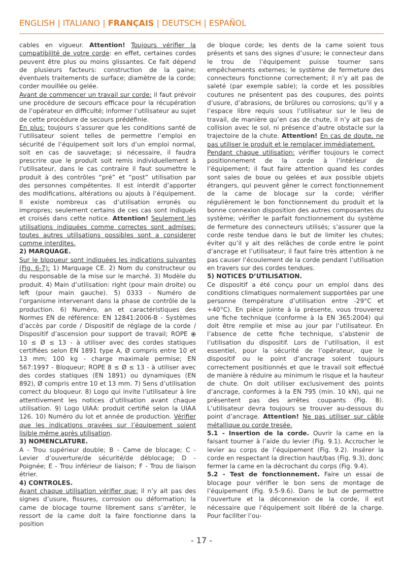ENGLISH | ITALIANO | FRANÇAIS | DEUTSCH | ESPAÑOL
cables en vigueur. Attention! Toujours vérifier la compatibilité de votre corde: en effet, certaines cordes peuvent être plus ou moins glissantes. Ce fait dépend de plusieurs facteurs: construction de la gaine; éventuels traitements de surface; diamètre de la corde; corder mouillée ou gelée.
Avant de commencer un travail sur corde: il faut prévoir une procédure de secours efficace pour la récupération de l’opérateur en difficulté; informer l’utilisateur au sujet de cette procédure de secours prédéfinie.
En plus: toujours s’assurer que les conditions santé de l’utilisateur soient telles de permettre l’emploi en sécurité de l’équipement soit lors d’un emploi normal, soit en cas de sauvetage; si nécessaire, il faudra prescrire que le produit soit remis individuellement à l’utilisateur, dans le cas contraire il faut soumettre le produit à des contrôles “pré” et “post” utilisation par des personnes compétentes. Il est interdit d’apporter des modifications, altérations ou ajouts à l’équipement. Il existe nombreux cas d’utilisation erronés ou impropres; seulement certains de ces cas sont indiqués et croisés dans cette notice. Attention! Seulement les utilisations indiquées comme correctes sont admises: toutes autres utilisations possibles sont a considerer comme interdites.
2) MARQUAGE.
Sur le bloqueur sont indiquées les indications suivantes (Fig. 6-7): 1) Marquage CE. 2) Nom du constructeur ou du responsable de la mise sur le marché. 3) Modèle du produit. 4) Main d’utilisation: right (pour main droite) ou left (pour main gauche). 5) 0333 - Numéro de l’organisme intervenant dans la phase de contrôle de la production. 6) Numéro, an et caractéristiques des Normes EN de référence: EN 12841:2006-B - Systèmes d’accès par corde / Dispositif de réglage de la corde / Dispositif d’ascension pour support de travail; ROPE ⦿ 10 ≤ Ø ≤ 13 - à utiliser avec des cordes statiques certifiées selon EN 1891 type A, Ø compris entre 10 et 13 mm; 100 kg - charge maximale permise; EN 567:1997 - Bloqueur; ROPE 8 ≤ Ø ≤ 13 - à utiliser avec des cordes statiques (EN 1891) ou dynamiques (EN 892), Ø compris entre 10 et 13 mm. 7) Sens d’utilisation correct du bloqueur. 8) Logo qui invite l’utilisateur à lire attentivement les notices d’utilisation avant chaque utilisation. 9) Logo UIAA: produit certifié selon la UIAA 126. 10) Numéro du lot et année de production. Vérifier que les indications gravées sur l’équipement soient lisible même après utilisation.
3) NOMENCLATURE.
A - Trou supérieur double; B - Came de blocage; C - Levier d’ouverture/de sécurité/de déblocage; D - Poignée; E - Trou inférieur de liaison; F - Trou de liaison étrier.
4) CONTROLES.
Avant chaque utilisation vérifier que: il n’y ait pas des signes d’usure, fissures, corrosion ou déformation; la came de blocage tourne librement sans s’arrêter, le ressort de la came doit la faire fonctionne dans la position
de bloque corde; les dents de la came soient tous présents et sans des signes d’usure; le connecteur dans le trou de l’équipement puisse tourner sans empêchements externes; le système de fermeture des connecteurs fonctionne correctement; il n’y ait pas de saleté (par exemple sable); la corde et les possibles coutures ne présentent pas des coupures, des points d’usure, d’abrasions, de brûlures ou corrosions; qu’il y a l’espace libre requis sous l’utilisateur sur le lieu de travail, de manière qu’en cas de chute, il n’y ait pas de collision avec le sol, ni présence d’autre obstacle sur la trajectoire de la chute. Attention! En cas de doute, ne pas utiliser le produit et le remplacer immédiatement.
Pendant chaque utilisation: vérifier toujours le correct positionnement de la corde à l’intérieur de l’équipement; il faut faire attention quand les cordes sont sales de boue ou gelées et aux possible objets étrangers, qui peuvent gêner le correct fonctionnement de la came de blocage sur la corde; vérifier régulièrement le bon fonctionnement du produit et la bonne connexion disposition des autres composantes du système; vérifier le parfait fonctionnement du système de fermeture des connecteurs utilisés; s’assurer que la corde reste tendue dans le but de limiter les chutes; éviter qu’il y ait des relâches de corde entre le point d’ancrage et l’utilisateur; il faut faire très attention à ne pas causer l’écoulement de la corde pendant l’utilisation en travers sur des cordes tendues.
5) NOTICES D’UTILISATION.
Ce dispositif a été conçu pour un emploi dans des conditions climatiques normalement supportées par une personne (température d’utilisation entre -29°C et +40°C). En pièce jointe à la présente, vous trouverez une fiche technique (conforme à la EN 365:2004) qui doit être remplie et mise au jour par l’utilisateur. En l’absence de cette fiche technique, s’abstenir de l’utilisation du dispositif. Lors de l’utilisation, il est essentiel, pour la sécurité de l’opérateur, que le dispositif ou le point d’ancrage soient toujours correctement positionnés et que le travail soit effectué de manière à réduire au minimum le risque et la hauteur de chute. On doit utiliser exclusivement des points d’ancrage, conformes à la EN 795 (min. 10 kN), qui ne présentent pas des arrêtes coupants (Fig. 8). L’utilisateur devra toujours se trouver au-dessous du point d’ancrage. Attention! Ne pas utiliser sur câble métallique ou corde tresée.
5.1 - Insertion de la corde. Ouvrir la came en la faisant tourner à l’aide du levier (Fig. 9.1). Accrocher le levier au corps de l’équipement (Fig. 9.2). Insérer la corde en respectant la direction haut/bas (Fig. 9.3), donc fermer la came en la décrochant du corps (Fig. 9.4).
5.2 - Test de fonctionnement. Faire un essai de blocage pour vérifier le bon sens de montage de l’équipement (Fig. 9.5-9.6). Dans le but de permettre l’ouverture et la déconnexion de la corde, il est nécessaire que l’équipement soit libéré de la charge. Pour faciliter l’ou-
- 17 -